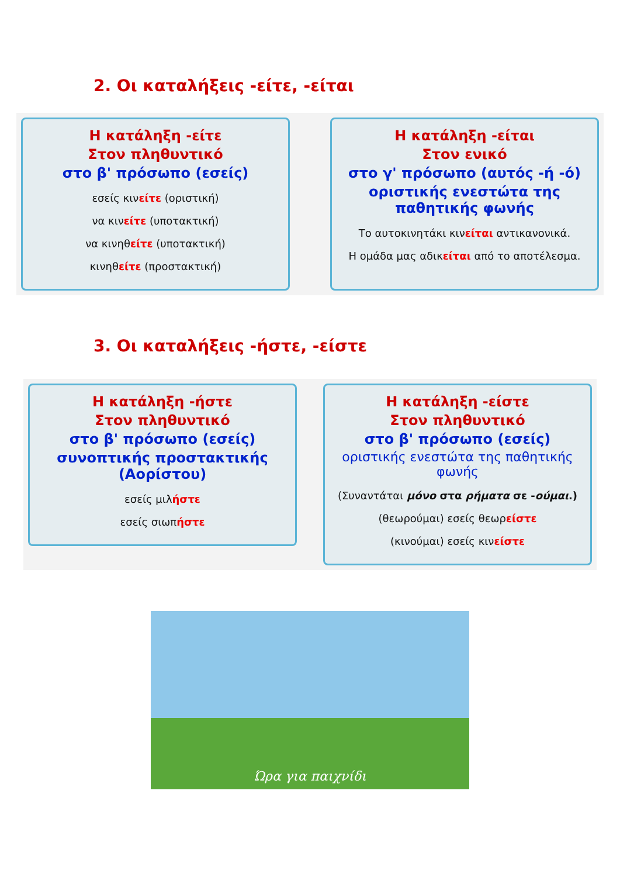2. Οι καταλήξεις -είτε, -είται
Η κατάληξη -είτε
Στον πληθυντικό
στο β' πρόσωπο (εσείς)
εσείς κινείτε (οριστική)
να κινείτε (υποτακτική)
να κινηθείτε (υποτακτική)
κινηθείτε (προστακτική)
Η κατάληξη -είται
Στον ενικό
στο γ' πρόσωπο (αυτός -ή -ό)
οριστικής ενεστώτα της παθητικής φωνής
Το αυτοκινητάκι κινείται αντικανονικά.
Η ομάδα μας αδικείται από το αποτέλεσμα.
3. Οι καταλήξεις -ήστε, -είστε
Η κατάληξη -ήστε
Στον πληθυντικό
στο β' πρόσωπο (εσείς)
συνοπτικής προστακτικής (Αορίστου)
εσείς μιλήστε
εσείς σιωπήστε
Η κατάληξη -είστε
Στον πληθυντικό
στο β' πρόσωπο (εσείς)
οριστικής ενεστώτα της παθητικής φωνής
(Συναντάται μόνο στα ρήματα σε -ούμαι.)
(θεωρούμαι) εσείς θεωρείστε
(κινούμαι) εσείς κινείστε
Ώρα για παιχνίδι